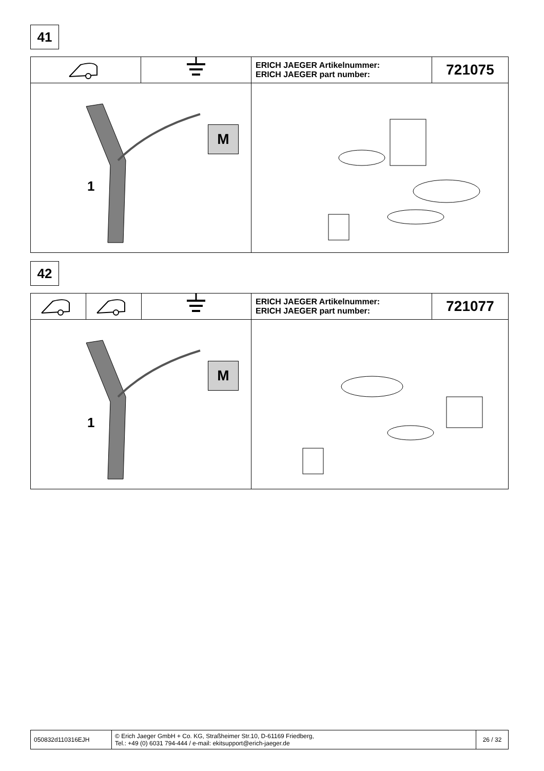41
| | | ERICH JAEGER Artikelnummer: ERICH JAEGER part number: | 721075 |
| M 1 | | | |
42
| | | | ERICH JAEGER Artikelnummer: ERICH JAEGER part number: | 721077 |
| M 1 | | | | |
| 050832d110316EJH | © Erich Jaeger GmbH + Co. KG, Straßheimer Str.10, D-61169 Friedberg, Tel.: +49 (0) 6031 794-444 / e-mail: ekitsupport@erich-jaeger.de | 26 / 32 |